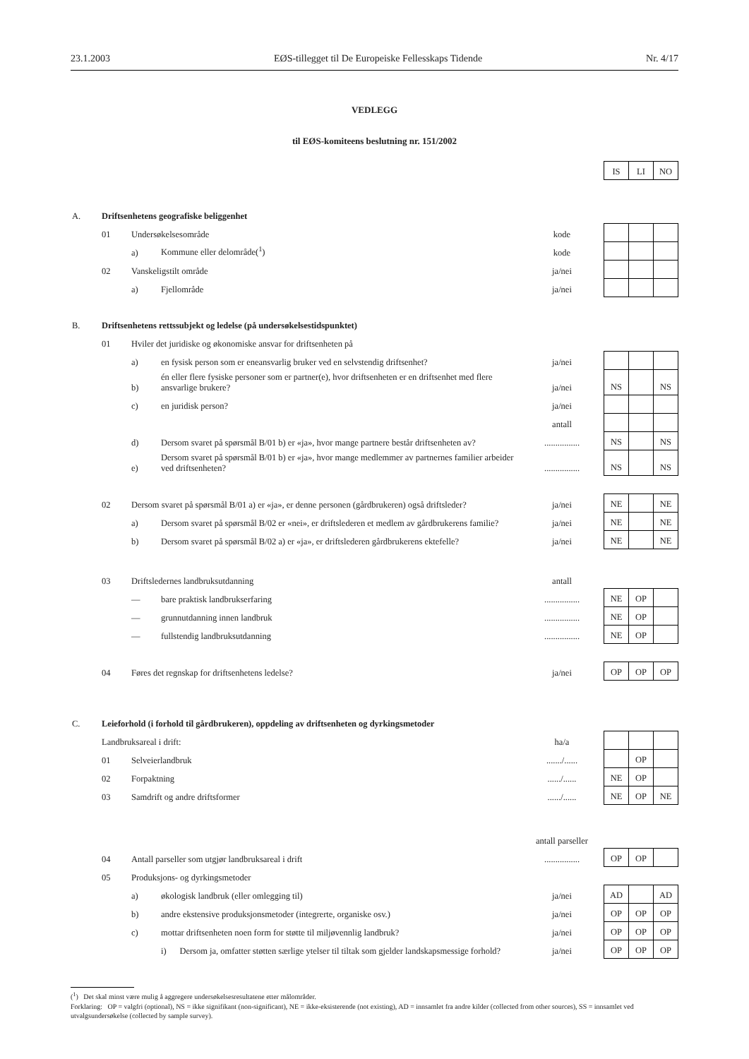23.1.2003 EØS-tillegget til De Europeiske Fellesskaps Tidende Nr. 4/17
VEDLEGG
til EØS-komiteens beslutning nr. 151/2002
| | | | | | | IS | LI | NO |
| A. | Driftsenhetens geografiske beliggenhet | | | | | | | |
| | 01 | Undersøkelsesområde | | kode | | | | |
| | | a) | Kommune eller delområde(<sup>1</sup>) | kode | | | | |
| | 02 | Vanskeligstilt område | | ja/nei | | | | |
| | | a) | Fjellområde | ja/nei | | | | |
| B. | Driftsenhetens rettssubjekt og ledelse (på undersøkelsestidspunktet) | | | | | | | |
| | 01 | Hviler det juridiske og økonomiske ansvar for driftsenheten på | | | | | | |
| | | a) | en fysisk person som er eneansvarlig bruker ved en selvstendig driftsenhet? | ja/nei | | | | |
| | | b) | én eller flere fysiske personer som er partner(e), hvor driftsenheten er en driftsenhet med flere ansvarlige brukere? | ja/nei | | NS | | NS |
| | | c) | en juridisk person? | ja/nei | | | | |
| | | | | antall | | | | |
| | | d) | Dersom svaret på spørsmål B/01 b) er «ja», hvor mange partnere består driftsenheten av? | ................ | | NS | | NS |
| | | e) | Dersom svaret på spørsmål B/01 b) er «ja», hvor mange medlemmer av partnernes familier arbeider ved driftsenheten? | ................ | | NS | | NS |
| | 02 | Dersom svaret på spørsmål B/01 a) er «ja», er denne personen (gårdbrukeren) også driftsleder? | | ja/nei | | NE | | NE |
| | | a) | Dersom svaret på spørsmål B/02 er «nei», er driftslederen et medlem av gårdbrukerens familie? | ja/nei | | NE | | NE |
| | | b) | Dersom svaret på spørsmål B/02 a) er «ja», er driftslederen gårdbrukerens ektefelle? | ja/nei | | NE | | NE |
| | 03 | Driftsledernes landbruksutdanning | | antall | | | | |
| | | — | bare praktisk landbrukserfaring | ................ | | NE | OP | |
| | | — | grunnutdanning innen landbruk | ................ | | NE | OP | |
| | | — | fullstendig landbruksutdanning | ................ | | NE | OP | |
| | 04 | Føres det regnskap for driftsenhetens ledelse? | | ja/nei | | OP | OP | OP |
| C. | Leieforhold (i forhold til gårdbrukeren), oppdeling av driftsenheten og dyrkingsmetoder | | | | | | | |
| | Landbruksareal i drift: | | | ha/a | | | | |
| | 01 | Selveierlandbruk | | ......./...... | | | OP | |
| | 02 | Forpaktning | | ....../...... | | NE | OP | |
| | 03 | Samdrift og andre driftsformer | | ....../...... | | NE | OP | NE |
| | | | | antall parseller | | | | |
| | 04 | Antall parseller som utgjør landbruksareal i drift | | ................ | | OP | OP | |
| | 05 | Produksjons- og dyrkingsmetoder | | | | | | |
| | | a) | økologisk landbruk (eller omlegging til) | ja/nei | | AD | | AD |
| | | b) | andre ekstensive produksjonsmetoder (integrerte, organiske osv.) | ja/nei | | OP | OP | OP |
| | | c) | mottar driftsenheten noen form for støtte til miljøvennlig landbruk? | ja/nei | | OP | OP | OP |
| | | | i) Dersom ja, omfatter støtten særlige ytelser til tiltak som gjelder landskapsmessige forhold? | ja/nei | | OP | OP | OP |
(<sup>1</sup>) Det skal minst være mulig å aggregere undersøkelsesresultatene etter målområder.
Forklaring: OP = valgfri (optional), NS = ikke signifikant (non-significant), NE = ikke-eksisterende (not existing), AD = innsamlet fra andre kilder (collected from other sources), SS = innsamlet ved utvalgsundersøkelse (collected by sample survey).